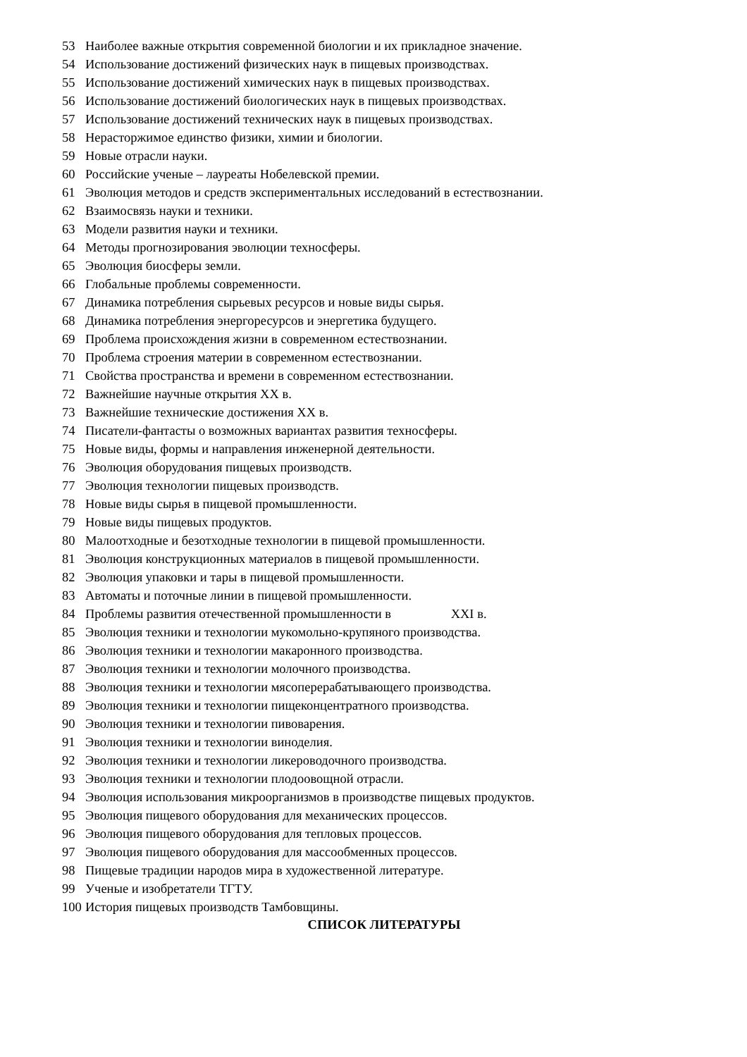53 Наиболее важные открытия современной биологии и их прикладное значение.
54 Использование достижений физических наук в пищевых производствах.
55 Использование достижений химических наук в пищевых производствах.
56 Использование достижений биологических наук в пищевых производствах.
57 Использование достижений технических наук в пищевых производствах.
58 Нерасторжимое единство физики, химии и биологии.
59 Новые отрасли науки.
60 Российские ученые – лауреаты Нобелевской премии.
61 Эволюция методов и средств экспериментальных исследований в естествознании.
62 Взаимосвязь науки и техники.
63 Модели развития науки и техники.
64 Методы прогнозирования эволюции техносферы.
65 Эволюция биосферы земли.
66 Глобальные проблемы современности.
67 Динамика потребления сырьевых ресурсов и новые виды сырья.
68 Динамика потребления энергоресурсов и энергетика будущего.
69 Проблема происхождения жизни в современном естествознании.
70 Проблема строения материи в современном естествознании.
71 Свойства пространства и времени в современном естествознании.
72 Важнейшие научные открытия XX в.
73 Важнейшие технические достижения XX в.
74 Писатели-фантасты о возможных вариантах развития техносферы.
75 Новые виды, формы и направления инженерной деятельности.
76 Эволюция оборудования пищевых производств.
77 Эволюция технологии пищевых производств.
78 Новые виды сырья в пищевой промышленности.
79 Новые виды пищевых продуктов.
80 Малоотходные и безотходные технологии в пищевой промышленности.
81 Эволюция конструкционных материалов в пищевой промышленности.
82 Эволюция упаковки и тары в пищевой промышленности.
83 Автоматы и поточные линии в пищевой промышленности.
84 Проблемы развития отечественной промышленности в XXI в.
85 Эволюция техники и технологии мукомольно-крупяного производства.
86 Эволюция техники и технологии макаронного производства.
87 Эволюция техники и технологии молочного производства.
88 Эволюция техники и технологии мясоперерабатывающего производства.
89 Эволюция техники и технологии пищеконцентратного производства.
90 Эволюция техники и технологии пивоварения.
91 Эволюция техники и технологии виноделия.
92 Эволюция техники и технологии ликероводочного производства.
93 Эволюция техники и технологии плодоовощной отрасли.
94 Эволюция использования микроорганизмов в производстве пищевых продуктов.
95 Эволюция пищевого оборудования для механических процессов.
96 Эволюция пищевого оборудования для тепловых процессов.
97 Эволюция пищевого оборудования для массообменных процессов.
98 Пищевые традиции народов мира в художественной литературе.
99 Ученые и изобретатели ТГТУ.
100 История пищевых производств Тамбовщины.
СПИСОК ЛИТЕРАТУРЫ